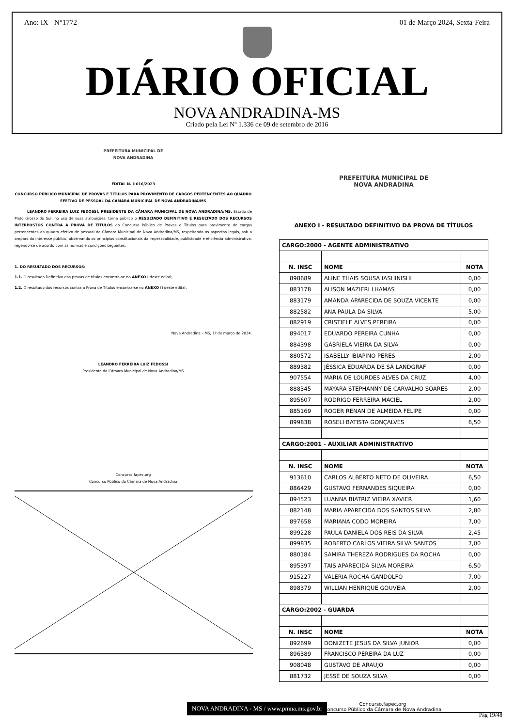Ano: IX - N°1772 01 de Março 2024, Sexta-Feira
DIÁRIO OFICIAL
NOVA ANDRADINA-MS
Criado pela Lei Nº 1.336 de 09 de setembro de 2016
PREFEITURA MUNICIPAL DE
NOVA ANDRADINA
EDITAL N. º 016/2023
CONCURSO PÚBLICO MUNICIPAL DE PROVAS E TÍTULOS PARA PROVIMENTO DE CARGOS PERTENCENTES AO QUADRO EFETIVO DE PESSOAL DA CÂMARA MUNICIPAL DE NOVA ANDRADINA/MS
LEANDRO FERREIRA LUIZ FEDOSSI, PRESIDENTE DA CÂMARA MUNICIPAL DE NOVA ANDRADINA/MS, Estado de Mato Grosso do Sul, no uso de suas atribuições, torna público o RESULTADO DEFINITIVO E RESULTADO DOS RECURSOS INTERPOSTOS CONTRA A PROVA DE TÍTULOS do Concurso Público de Provas e Títulos para provimento de cargos pertencentes ao quadro efetivo de pessoal da Câmara Municipal de Nova Andradina/MS, respeitando os aspectos legais, sob o amparo do interesse público, observando os princípios constitucionais da impessoalidade, publicidade e eficiência administrativa, regendo-se de acordo com as normas e condições seguintes:
1. DO RESULTADO DOS RECURSOS:
1.1. O resultado Definitivo das provas de títulos encontra-se no ANEXO I deste edital;
1.2. O resultado dos recursos contra a Prova de Títulos encontra-se no ANEXO II deste edital;
Nova Andradina – MS, 1º de março de 2024.
LEANDRO FERREIRA LUIZ FEDOSSI
Presidente da Câmara Municipal de Nova Andradina/MS
Concurso.fapec.org
Concurso Público da Câmara de Nova Andradina
PREFEITURA MUNICIPAL DE
NOVA ANDRADINA
ANEXO I - RESULTADO DEFINITIVO DA PROVA DE TÍTULOS
| CARGO:2000 - AGENTE ADMINISTRATIVO | | |
| --- | --- | --- |
| N. INSC | NOME | NOTA |
| 898689 | ALINE THAIS SOUSA IASHINISHI | 0,00 |
| 883178 | ALISON MAZIERI LHAMAS | 0,00 |
| 883179 | AMANDA APARECIDA DE SOUZA VICENTE | 0,00 |
| 882582 | ANA PAULA DA SILVA | 5,00 |
| 882919 | CRISTIELE ALVES PEREIRA | 0,00 |
| 894017 | EDUARDO PEREIRA CUNHA | 0,00 |
| 884398 | GABRIELA VIEIRA DA SILVA | 0,00 |
| 880572 | ISABELLY IBIAPINO PERES | 2,00 |
| 889382 | JÉSSICA EDUARDA DE SÁ LANDGRAF | 0,00 |
| 907554 | MARIA DE LOURDES ALVES DA CRUZ | 4,00 |
| 888345 | MAYARA STEPHANNY DE CARVALHO SOARES | 2,00 |
| 895607 | RODRIGO FERREIRA MACIEL | 2,00 |
| 885169 | ROGER RENAN DE ALMEIDA FELIPE | 0,00 |
| 899838 | ROSELI BATISTA GONÇALVES | 6,50 |
| CARGO:2001 - AUXILIAR ADMINISTRATIVO | | |
| N. INSC | NOME | NOTA |
| 913610 | CARLOS ALBERTO NETO DE OLIVEIRA | 6,50 |
| 886429 | GUSTAVO FERNANDES SIQUEIRA | 0,00 |
| 894523 | LUANNA BIATRIZ VIEIRA XAVIER | 1,60 |
| 882148 | MARIA APARECIDA DOS SANTOS SILVA | 2,80 |
| 897658 | MARIANA CODO MOREIRA | 7,00 |
| 899228 | PAULA DANIELA DOS REIS DA SILVA | 2,45 |
| 899835 | ROBERTO CARLOS VIEIRA SILVA SANTOS | 7,00 |
| 880184 | SAMIRA THEREZA RODRIGUES DA ROCHA | 0,00 |
| 895397 | TAIS APARECIDA SILVA MOREIRA | 6,50 |
| 915227 | VALERIA ROCHA GANDOLFO | 7,00 |
| 898379 | WILLIAN HENRIQUE GOUVEIA | 2,00 |
| CARGO:2002 - GUARDA | | |
| N. INSC | NOME | NOTA |
| 892699 | DONIZETE JESUS DA SILVA JUNIOR | 0,00 |
| 896389 | FRANCISCO PEREIRA DA LUZ | 0,00 |
| 908048 | GUSTAVO DE ARAUJO | 0,00 |
| 881732 | JESSÉ DE SOUZA SILVA | 0,00 |
Concurso.fapec.org
Concurso Público da Câmara de Nova Andradina
NOVA ANDRADINA - MS / www.pmna.ms.gov.br
Pág 19/48